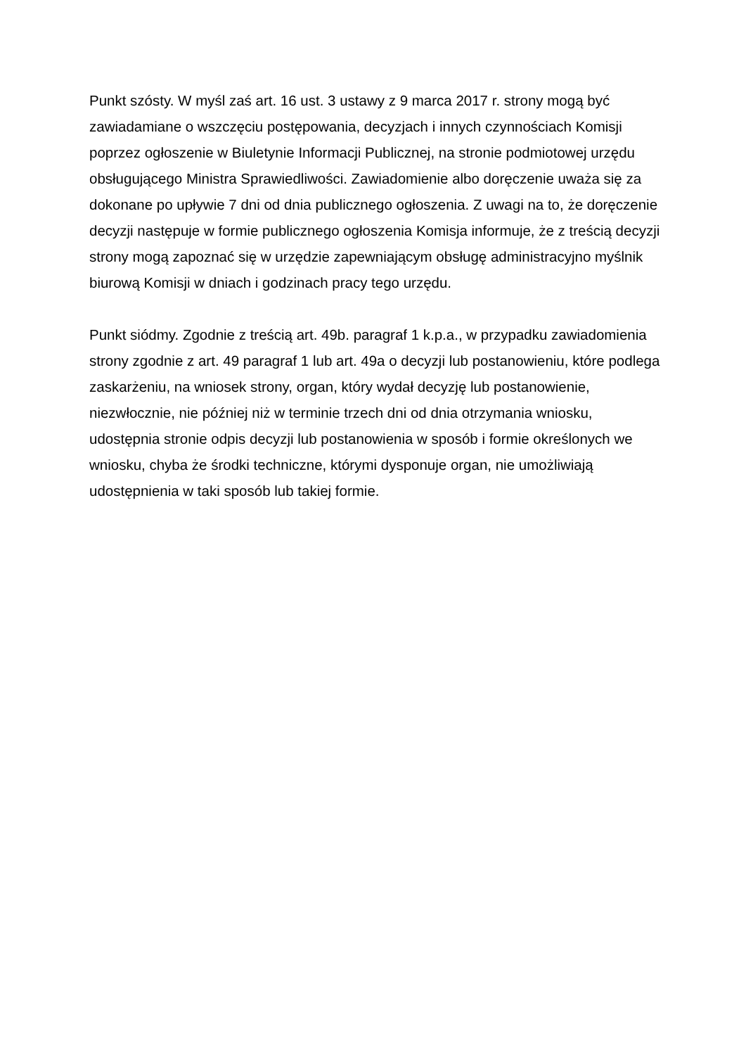Punkt szósty. W myśl zaś art. 16 ust. 3 ustawy z 9 marca 2017 r. strony mogą być zawiadamiane o wszczęciu postępowania, decyzjach i innych czynnościach Komisji poprzez ogłoszenie w Biuletynie Informacji Publicznej, na stronie podmiotowej urzędu obsługującego Ministra Sprawiedliwości. Zawiadomienie albo doręczenie uważa się za dokonane po upływie 7 dni od dnia publicznego ogłoszenia. Z uwagi na to, że doręczenie decyzji następuje w formie publicznego ogłoszenia Komisja informuje, że z treścią decyzji strony mogą zapoznać się w urzędzie zapewniającym obsługę administracyjno myślnik biurową Komisji w dniach i godzinach pracy tego urzędu.
Punkt siódmy. Zgodnie z treścią art. 49b. paragraf 1 k.p.a., w przypadku zawiadomienia strony zgodnie z art. 49 paragraf 1 lub art. 49a o decyzji lub postanowieniu, które podlega zaskarżeniu, na wniosek strony, organ, który wydał decyzję lub postanowienie, niezwłocznie, nie później niż w terminie trzech dni od dnia otrzymania wniosku, udostępnia stronie odpis decyzji lub postanowienia w sposób i formie określonych we wniosku, chyba że środki techniczne, którymi dysponuje organ, nie umożliwiają udostępnienia w taki sposób lub takiej formie.